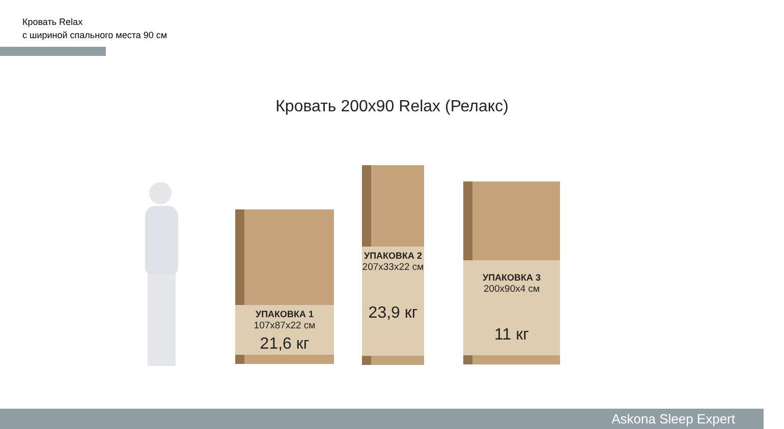Кровать Relax
с шириной спального места 90 см
Кровать 200x90 Relax (Релакс)
УПАКОВКА 1
107x87x22 см
21,6 кг
УПАКОВКА 2
207x33x22 см
23,9 кг
УПАКОВКА 3
200x90x4 см
11 кг
Askona Sleep Expert